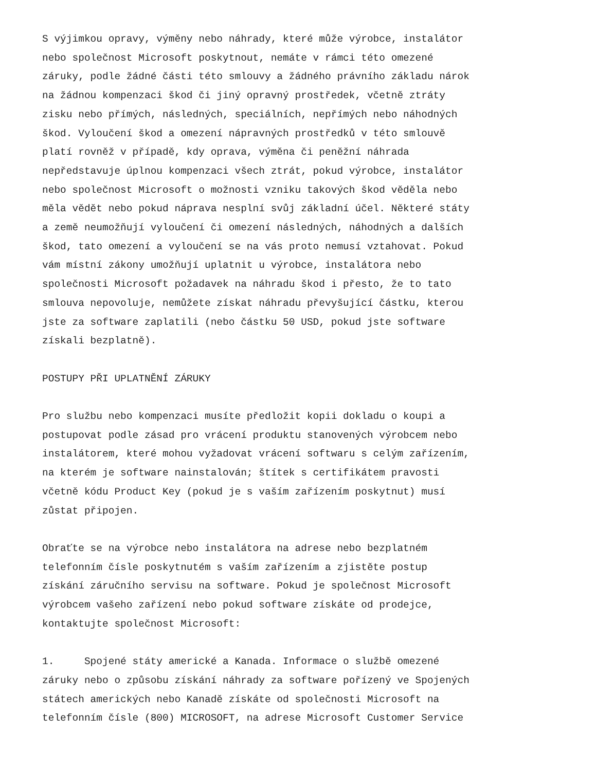S výjimkou opravy, výměny nebo náhrady, které může výrobce, instalátor nebo společnost Microsoft poskytnout, nemáte v rámci této omezené záruky, podle žádné části této smlouvy a žádného právního základu nárok na žádnou kompenzaci škod či jiný opravný prostředek, včetně ztráty zisku nebo přímých, následných, speciálních, nepřímých nebo náhodných škod. Vyloučení škod a omezení nápravných prostředků v této smlouvě platí rovněž v případě, kdy oprava, výměna či peněžní náhrada nepředstavuje úplnou kompenzaci všech ztrát, pokud výrobce, instalátor nebo společnost Microsoft o možnosti vzniku takových škod věděla nebo měla vědět nebo pokud náprava nesplní svůj základní účel. Některé státy a země neumožňují vyloučení či omezení následných, náhodných a dalších škod, tato omezení a vyloučení se na vás proto nemusí vztahovat. Pokud vám místní zákony umožňují uplatnit u výrobce, instalátora nebo společnosti Microsoft požadavek na náhradu škod i přesto, že to tato smlouva nepovoluje, nemůžete získat náhradu převyšující částku, kterou jste za software zaplatili (nebo částku 50 USD, pokud jste software získali bezplatně).
POSTUPY PŘI UPLATNĚNÍ ZÁRUKY
Pro službu nebo kompenzaci musíte předložit kopii dokladu o koupi a postupovat podle zásad pro vrácení produktu stanovených výrobcem nebo instalátorem, které mohou vyžadovat vrácení softwaru s celým zařízením, na kterém je software nainstalován; štítek s certifikátem pravosti včetně kódu Product Key (pokud je s vaším zařízením poskytnut) musí zůstat připojen.
Obraťte se na výrobce nebo instalátora na adrese nebo bezplatném telefonním čísle poskytnutém s vaším zařízením a zjistěte postup získání záručního servisu na software. Pokud je společnost Microsoft výrobcem vašeho zařízení nebo pokud software získáte od prodejce, kontaktujte společnost Microsoft:
1. Spojené státy americké a Kanada. Informace o službě omezené záruky nebo o způsobu získání náhrady za software pořízený ve Spojených státech amerických nebo Kanadě získáte od společnosti Microsoft na telefonním čísle (800) MICROSOFT, na adrese Microsoft Customer Service